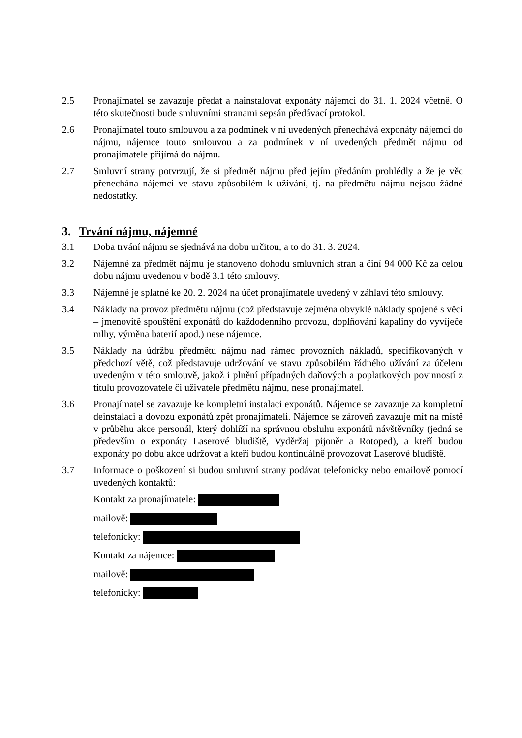2.5 Pronajímatel se zavazuje předat a nainstalovat exponáty nájemci do 31. 1. 2024 včetně. O této skutečnosti bude smluvními stranami sepsán předávací protokol.
2.6 Pronajímatel touto smlouvou a za podmínek v ní uvedených přenechává exponáty nájemci do nájmu, nájemce touto smlouvou a za podmínek v ní uvedených předmět nájmu od pronajímatele přijímá do nájmu.
2.7 Smluvní strany potvrzují, že si předmět nájmu před jejím předáním prohlédly a že je věc přenechána nájemci ve stavu způsobilém k užívání, tj. na předmětu nájmu nejsou žádné nedostatky.
3. Trvání nájmu, nájemné
3.1 Doba trvání nájmu se sjednává na dobu určitou, a to do 31. 3. 2024.
3.2 Nájemné za předmět nájmu je stanoveno dohodu smluvních stran a činí 94 000 Kč za celou dobu nájmu uvedenou v bodě 3.1 této smlouvy.
3.3 Nájemné je splatné ke 20. 2. 2024 na účet pronajímatele uvedený v záhlaví této smlouvy.
3.4 Náklady na provoz předmětu nájmu (což představuje zejména obvyklé náklady spojené s věcí – jmenovitě spouštění exponátů do každodenního provozu, doplňování kapaliny do vyvíječe mlhy, výměna baterií apod.) nese nájemce.
3.5 Náklady na údržbu předmětu nájmu nad rámec provozních nákladů, specifikovaných v předchozí větě, což představuje udržování ve stavu způsobilém řádného užívání za účelem uvedeným v této smlouvě, jakož i plnění případných daňových a poplatkových povinností z titulu provozovatele či uživatele předmětu nájmu, nese pronajímatel.
3.6 Pronajímatel se zavazuje ke kompletní instalaci exponátů. Nájemce se zavazuje za kompletní deinstalaci a dovozu exponátů zpět pronajímateli. Nájemce se zároveň zavazuje mít na místě v průběhu akce personál, který dohlíží na správnou obsluhu exponátů návštěvníky (jedná se především o exponáty Laserové bludiště, Vyděržaj pijoněr a Rotoped), a kteří budou exponáty po dobu akce udržovat a kteří budou kontinuálně provozovat Laserové bludiště.
3.7 Informace o poškození si budou smluvní strany podávat telefonicky nebo emailově pomocí uvedených kontaktů:
Kontakt za pronajímatele:
mailově:
telefonicky:
Kontakt za nájemce:
mailově:
telefonicky: